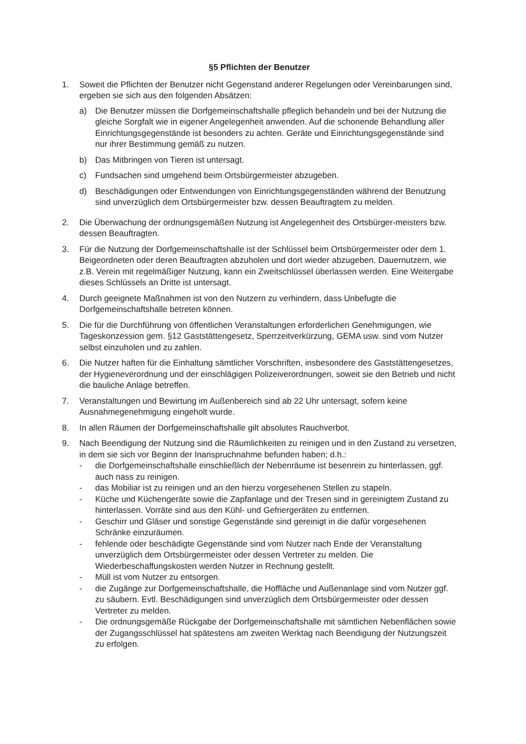§5 Pflichten der Benutzer
1. Soweit die Pflichten der Benutzer nicht Gegenstand anderer Regelungen oder Vereinbarungen sind, ergeben sie sich aus den folgenden Absätzen:
a) Die Benutzer müssen die Dorfgemeinschaftshalle pfleglich behandeln und bei der Nutzung die gleiche Sorgfalt wie in eigener Angelegenheit anwenden. Auf die schonende Behandlung aller Einrichtungsgegenstände ist besonders zu achten. Geräte und Einrichtungsgegenstände sind nur ihrer Bestimmung gemäß zu nutzen.
b) Das Mitbringen von Tieren ist untersagt.
c) Fundsachen sind umgehend beim Ortsbürgermeister abzugeben.
d) Beschädigungen oder Entwendungen von Einrichtungsgegenständen während der Benutzung sind unverzüglich dem Ortsbürgermeister bzw. dessen Beauftragtem zu melden.
2. Die Überwachung der ordnungsgemäßen Nutzung ist Angelegenheit des Ortsbürger-meisters bzw. dessen Beauftragten.
3. Für die Nutzung der Dorfgemeinschaftshalle ist der Schlüssel beim Ortsbürgermeister oder dem 1. Beigeordneten oder deren Beauftragten abzuholen und dort wieder abzugeben. Dauernutzern, wie z.B. Verein mit regelmäßiger Nutzung, kann ein Zweitschlüssel überlassen werden. Eine Weitergabe dieses Schlüssels an Dritte ist untersagt.
4. Durch geeignete Maßnahmen ist von den Nutzern zu verhindern, dass Unbefugte die Dorfgemeinschaftshalle betreten können.
5. Die für die Durchführung von öffentlichen Veranstaltungen erforderlichen Genehmigungen, wie Tageskonzession gem. §12 Gaststättengesetz, Sperrzeitverkürzung, GEMA usw. sind vom Nutzer selbst einzuholen und zu zahlen.
6. Die Nutzer haften für die Einhaltung sämtlicher Vorschriften, insbesondere des Gaststättengesetzes, der Hygieneverordnung und der einschlägigen Polizeiverordnungen, soweit sie den Betrieb und nicht die bauliche Anlage betreffen.
7. Veranstaltungen und Bewirtung im Außenbereich sind ab 22 Uhr untersagt, sofern keine Ausnahmegenehmigung eingeholt wurde.
8. In allen Räumen der Dorfgemeinschaftshalle gilt absolutes Rauchverbot.
9. Nach Beendigung der Nutzung sind die Räumlichkeiten zu reinigen und in den Zustand zu versetzen, in dem sie sich vor Beginn der Inanspruchnahme befunden haben; d.h.:
- die Dorfgemeinschaftshalle einschließlich der Nebenräume ist besenrein zu hinterlassen, ggf. auch nass zu reinigen.
- das Mobiliar ist zu reinigen und an den hierzu vorgesehenen Stellen zu stapeln.
- Küche und Küchengeräte sowie die Zapfanlage und der Tresen sind in gereinigtem Zustand zu hinterlassen. Vorräte sind aus den Kühl- und Gefriergeräten zu entfernen.
- Geschirr und Gläser und sonstige Gegenstände sind gereinigt in die dafür vorgesehenen Schränke einzuräumen.
- fehlende oder beschädigte Gegenstände sind vom Nutzer nach Ende der Veranstaltung unverzüglich dem Ortsbürgermeister oder dessen Vertreter zu melden. Die Wiederbeschaffungskosten werden Nutzer in Rechnung gestellt.
- Müll ist vom Nutzer zu entsorgen.
- die Zugänge zur Dorfgemeinschaftshalle, die Hoffläche und Außenanlage sind vom Nutzer ggf. zu säubern. Evtl. Beschädigungen sind unverzüglich dem Ortsbürgermeister oder dessen Vertreter zu melden.
- Die ordnungsgemäße Rückgabe der Dorfgemeinschaftshalle mit sämtlichen Nebenflächen sowie der Zugangsschlüssel hat spätestens am zweiten Werktag nach Beendigung der Nutzungszeit zu erfolgen.